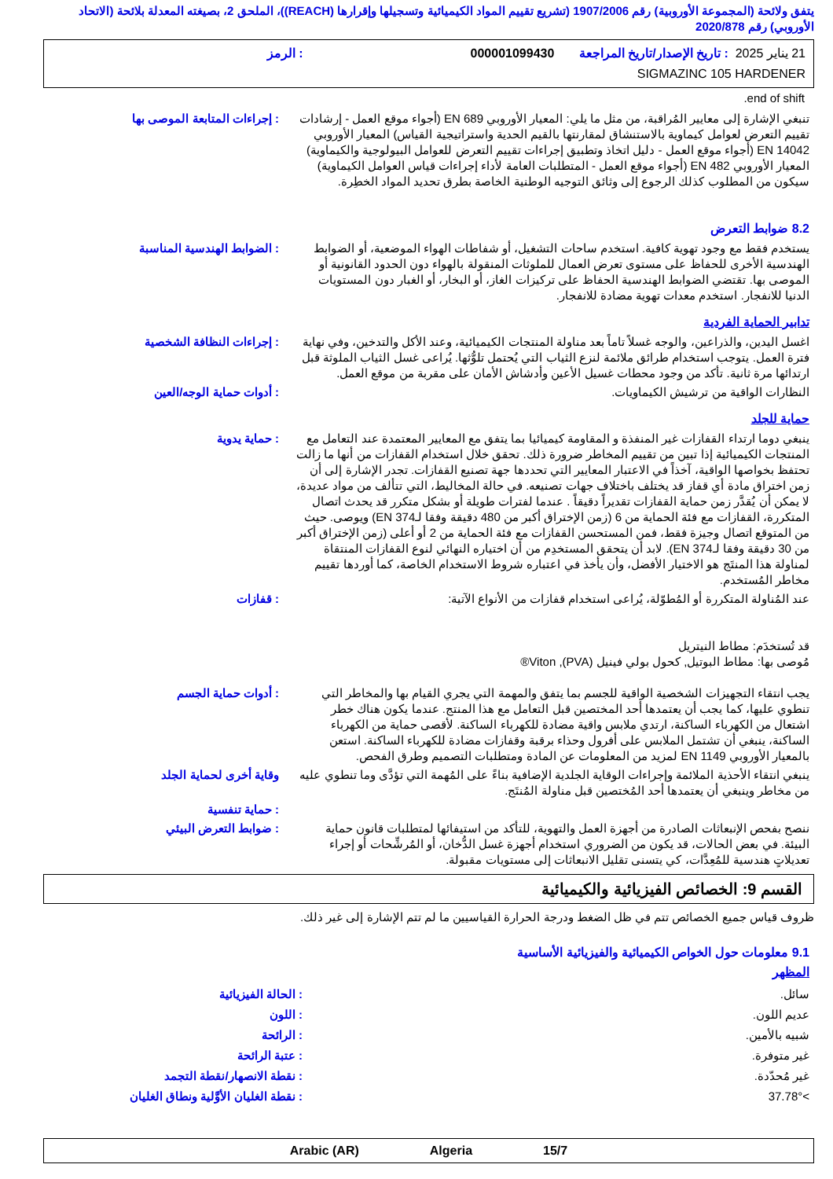يتفق ولائحة (المجموعة الأوروبية) رقم 1907/2006 (تشريع تقييم المواد الكيميائية وتسجيلها وإقرارها (REACH))، الملحق 2، بصيغته المعدلة بلائحة (الاتحاد الأوروبي) رقم 2020/878
21 يناير 2025 : تاريخ الإصدار/تاريخ المراجعة
000001099430 : الرمز
SIGMAZINC 105 HARDENER
end of shift.
تنبغي الإشارة إلى معايير المُراقبة، من مثل ما يلي: المعيار الأوروبي EN 689 (أجواء موقع العمل - إرشادات تقييم التعرض لعوامل كيماوية بالاستنشاق لمقارنتها بالقيم الحدية واستراتيجية القياس) المعيار الأوروبي EN 14042 (أجواء موقع العمل - دليل اتخاذ وتطبيق إجراءات تقييم التعرض للعوامل البيولوجية والكيماوية) المعيار الأوروبي EN 482 (أجواء موقع العمل - المتطلبات العامة لأداء إجراءات قياس العوامل الكيماوية) سيكون من المطلوب كذلك الرجوع إلى وثائق التوجيه الوطنية الخاصة بطرق تحديد المواد الخطِرة.
: إجراءات المتابعة الموصى بها
8.2 ضوابط التعرض
يستخدم فقط مع وجود تهوية كافية. استخدم ساحات التشغيل، أو شفاطات الهواء الموضعية، أو الضوابط الهندسية الأخرى للحفاظ على مستوى تعرض العمال للملوثات المنقولة بالهواء دون الحدود القانونية أو الموصى بها. تقتضي الضوابط الهندسية الحفاظ على تركيزات الغاز، أو البخار، أو الغبار دون المستويات الدنيا للانفجار. استخدم معدات تهوية مضادة للانفجار.
: الضوابط الهندسية المناسبة
تدابير الحماية الفردية
اغسل اليدين، والذراعين، والوجه غسلاً تاماً بعد مناولة المنتجات الكيميائية، وعند الأكل والتدخين، وفي نهاية فترة العمل. يتوجب استخدام طرائق ملائمة لنزع الثياب التي يُحتمل تلوُّثها. يُراعى غسل الثياب الملوثة قبل ارتدائها مرة ثانية. تأكد من وجود محطات غسيل الأعين وأدشاش الأمان على مقربة من موقع العمل.
: إجراءات النظافة الشخصية
النظارات الواقية من ترشيش الكيماويات.
: أدوات حماية الوجه/العين
حماية للجلد
ينبغي دوما ارتداء القفازات غير المنفذة و المقاومة كيميائيا بما يتفق مع المعايير المعتمدة عند التعامل مع المنتجات الكيميائية إذا تبين من تقييم المخاطر ضرورة ذلك. تحقق خلال استخدام القفازات من أنها ما زالت تحتفظ بخواصها الواقية، آخذاً في الاعتبار المعايير التي تحددها جهة تصنيع القفازات. تجدر الإشارة إلى أن زمن اختراق مادة أي قفاز قد يختلف باختلاف جهات تصنيعه. في حالة المخاليط، التي تتألف من مواد عديدة، لا يمكن أن يُقدَّر زمن حماية القفازات تقديراً دقيقاً . عندما لفترات طويلة أو بشكل متكرر قد يحدث اتصال المتكررة، القفازات مع فئة الحماية من 6 (زمن الإختراق أكبر من 480 دقيقة وفقا لـEN 374) ويوصى. حيث من المتوقع اتصال وجيزة فقط، فمن المستحسن القفازات مع فئة الحماية من 2 أو أعلى (زمن الإختراق أكبر من 30 دقيقة وفقا لـEN 374). لابد أن يتحقق المستخدِم من أن اختياره النهائي لنوع القفازات المنتقاة لمناولة هذا المنتَج هو الاختيار الأفضل، وأن يأخذ في اعتباره شروط الاستخدام الخاصة، كما أوردها تقييم مخاطر المُستخدم.
: حماية يدوية
عند المُناولة المتكررة أو المُطوّلة، يُراعى استخدام قفازات من الأنواع الآتية:
قد تُستخدَم: مطاط النيتريل
مُوصى بها: مطاط البوتيل, كحول بولي فينيل (PVA), Viton®
: قفازات
يجب انتقاء التجهيزات الشخصية الواقية للجسم بما يتفق والمهمة التي يجري القيام بها والمخاطر التي تنطوي عليها، كما يجب أن يعتمدها أحد المختصين قبل التعامل مع هذا المنتج. عندما يكون هناك خطر اشتعال من الكهرباء الساكنة، ارتدي ملابس واقية مضادة للكهرباء الساكنة. لأقصى حماية من الكهرباء الساكنة، ينبغي أن تشتمل الملابس على أفرول وحذاء برقبة وقفازات مضادة للكهرباء الساكنة. استعن بالمعيار الأوروبي EN 1149 لمزيد من المعلومات عن المادة ومتطلبات التصميم وطرق الفحص.
: أدوات حماية الجسم
ينبغي انتقاء الأحذية الملائمة وإجراءات الوقاية الجلدية الإضافية بناءً على المُهمة التي تؤدَّى وما تنطوي عليه من مخاطر وينبغي أن يعتمدها أحد المُختصين قبل مناولة المُنتَج.
وقاية أخرى لحماية الجلد
: حماية تنفسية
ننصح بفحص الإنبعاثات الصادرة من أجهزة العمل والتهوية، للتأكد من استيفائها لمتطلبات قانون حماية البيئة. في بعض الحالات، قد يكون من الضروري استخدام أجهزة غسل الدُّخان، أو المُرشِّحات أو إجراء تعديلاتٍ هندسية للمُعِدَّات، كي يتسنى تقليل الانبعاثات إلى مستويات مقبولة.
: ضوابط التعرض البيئي
القسم 9: الخصائص الفيزيائية والكيميائية
ظروف قياس جميع الخصائص تتم في ظل الضغط ودرجة الحرارة القياسيين ما لم تتم الإشارة إلى غير ذلك.
9.1 معلومات حول الخواص الكيميائية والفيزيائية الأساسية
المظهر
سائل. : الحالة الفيزيائية
عديم اللون. : اللون
شبيه بالأمين. : الرائحة
غير متوفرة. : عتبة الرائحة
غير مُحدّدة. : نقطة الانصهار/نقطة التجمد
>37.78° : نقطة الغليان الأوَّلية ونطاق الغليان
15/7 Algeria Arabic (AR)